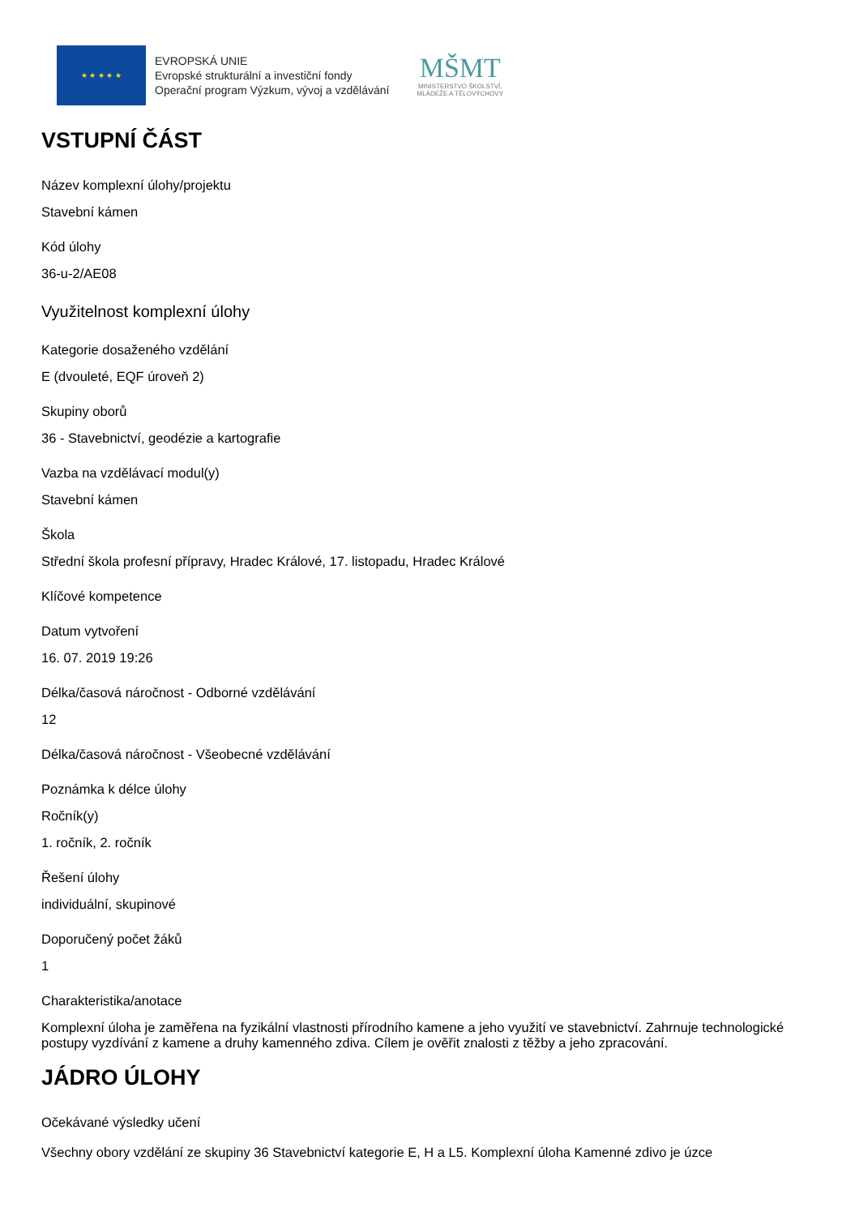★ ★ ★ ★ ★
EVROPSKÁ UNIE
Evropské strukturální a investiční fondy
Operační program Výzkum, vývoj a vzdělávání
MŠMT
MINISTERSTVO ŠKOLSTVÍ,
MLÁDEŽE A TĚLOVÝCHOVY
VSTUPNÍ ČÁST
Název komplexní úlohy/projektu
Stavební kámen
Kód úlohy
36-u-2/AE08
Využitelnost komplexní úlohy
Kategorie dosaženého vzdělání
E (dvouleté, EQF úroveň 2)
Skupiny oborů
36 - Stavebnictví, geodézie a kartografie
Vazba na vzdělávací modul(y)
Stavební kámen
Škola
Střední škola profesní přípravy, Hradec Králové, 17. listopadu, Hradec Králové
Klíčové kompetence
Datum vytvoření
16. 07. 2019 19:26
Délka/časová náročnost - Odborné vzdělávání
12
Délka/časová náročnost - Všeobecné vzdělávání
Poznámka k délce úlohy
Ročník(y)
1. ročník, 2. ročník
Řešení úlohy
individuální, skupinové
Doporučený počet žáků
1
Charakteristika/anotace
Komplexní úloha je zaměřena na fyzikální vlastnosti přírodního kamene a jeho využití ve stavebnictví. Zahrnuje technologické postupy vyzdívání z kamene a druhy kamenného zdiva. Cílem je ověřit znalosti z těžby a jeho zpracování.
JÁDRO ÚLOHY
Očekávané výsledky učení
Všechny obory vzdělání ze skupiny 36 Stavebnictví kategorie E, H a L5. Komplexní úloha Kamenné zdivo je úzce